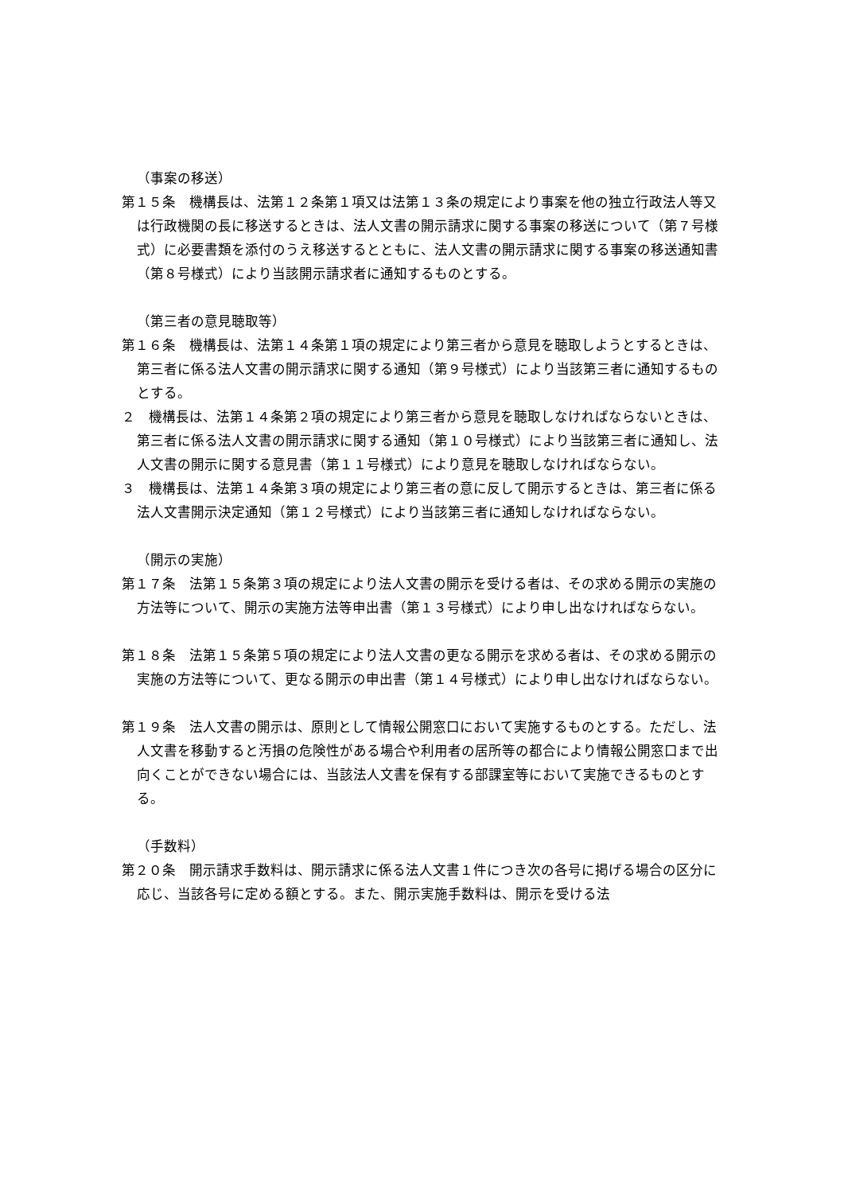（事案の移送）
第１５条　機構長は、法第１２条第１項又は法第１３条の規定により事案を他の独立行政法人等又は行政機関の長に移送するときは、法人文書の開示請求に関する事案の移送について（第７号様式）に必要書類を添付のうえ移送するとともに、法人文書の開示請求に関する事案の移送通知書（第８号様式）により当該開示請求者に通知するものとする。
（第三者の意見聴取等）
第１６条　機構長は、法第１４条第１項の規定により第三者から意見を聴取しようとするときは、第三者に係る法人文書の開示請求に関する通知（第９号様式）により当該第三者に通知するものとする。
２　機構長は、法第１４条第２項の規定により第三者から意見を聴取しなければならないときは、第三者に係る法人文書の開示請求に関する通知（第１０号様式）により当該第三者に通知し、法人文書の開示に関する意見書（第１１号様式）により意見を聴取しなければならない。
３　機構長は、法第１４条第３項の規定により第三者の意に反して開示するときは、第三者に係る法人文書開示決定通知（第１２号様式）により当該第三者に通知しなければならない。
（開示の実施）
第１７条　法第１５条第３項の規定により法人文書の開示を受ける者は、その求める開示の実施の方法等について、開示の実施方法等申出書（第１３号様式）により申し出なければならない。
第１８条　法第１５条第５項の規定により法人文書の更なる開示を求める者は、その求める開示の実施の方法等について、更なる開示の申出書（第１４号様式）により申し出なければならない。
第１９条　法人文書の開示は、原則として情報公開窓口において実施するものとする。ただし、法人文書を移動すると汚損の危険性がある場合や利用者の居所等の都合により情報公開窓口まで出向くことができない場合には、当該法人文書を保有する部課室等において実施できるものとする。
（手数料）
第２０条　開示請求手数料は、開示請求に係る法人文書１件につき次の各号に掲げる場合の区分に応じ、当該各号に定める額とする。また、開示実施手数料は、開示を受ける法